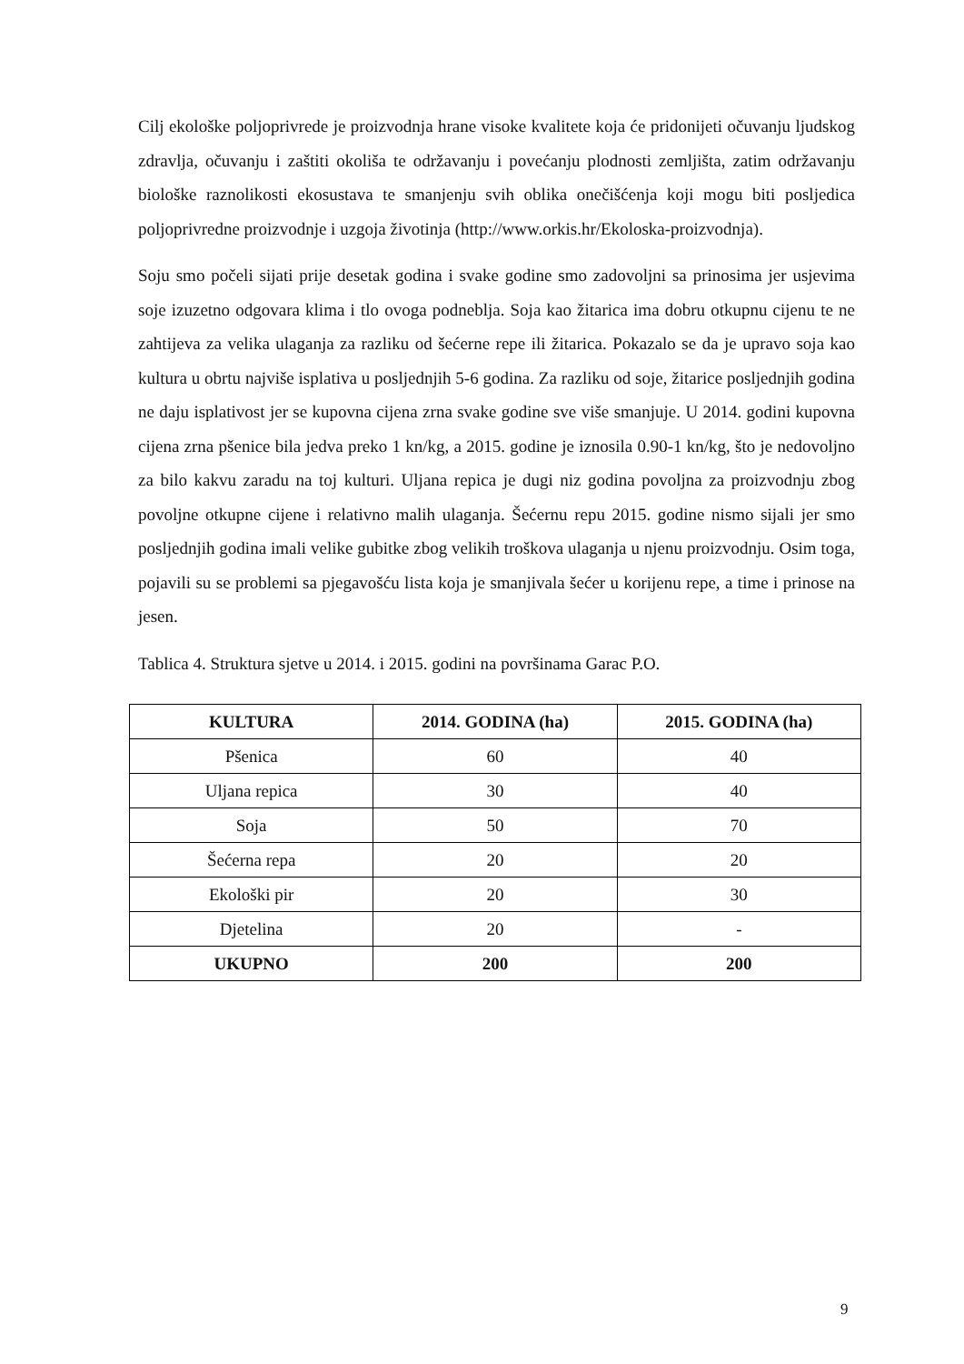Cilj ekološke poljoprivrede je proizvodnja hrane visoke kvalitete koja će pridonijeti očuvanju ljudskog zdravlja, očuvanju i zaštiti okoliša te održavanju i povećanju plodnosti zemljišta, zatim održavanju biološke raznolikosti ekosustava te smanjenju svih oblika onečišćenja koji mogu biti posljedica poljoprivredne proizvodnje i uzgoja životinja (http://www.orkis.hr/Ekoloska-proizvodnja).
Soju smo počeli sijati prije desetak godina i svake godine smo zadovoljni sa prinosima jer usjevima soje izuzetno odgovara klima i tlo ovoga podneblja. Soja kao žitarica ima dobru otkupnu cijenu te ne zahtijeva za velika ulaganja za razliku od šećerne repe ili žitarica. Pokazalo se da je upravo soja kao kultura u obrtu najviše isplativa u posljednjih 5-6 godina. Za razliku od soje, žitarice posljednjih godina ne daju isplativost jer se kupovna cijena zrna svake godine sve više smanjuje. U 2014. godini kupovna cijena zrna pšenice bila jedva preko 1 kn/kg, a 2015. godine je iznosila 0.90-1 kn/kg, što je nedovoljno za bilo kakvu zaradu na toj kulturi. Uljana repica je dugi niz godina povoljna za proizvodnju zbog povoljne otkupne cijene i relativno malih ulaganja. Šećernu repu 2015. godine nismo sijali jer smo posljednjih godina imali velike gubitke zbog velikih troškova ulaganja u njenu proizvodnju. Osim toga, pojavili su se problemi sa pjegavošću lista koja je smanjivala šećer u korijenu repe, a time i prinose na jesen.
Tablica 4. Struktura sjetve u 2014. i 2015. godini na površinama Garac P.O.
| KULTURA | 2014. GODINA (ha) | 2015. GODINA (ha) |
| --- | --- | --- |
| Pšenica | 60 | 40 |
| Uljana repica | 30 | 40 |
| Soja | 50 | 70 |
| Šećerna repa | 20 | 20 |
| Ekološki pir | 20 | 30 |
| Djetelina | 20 | - |
| UKUPNO | 200 | 200 |
9